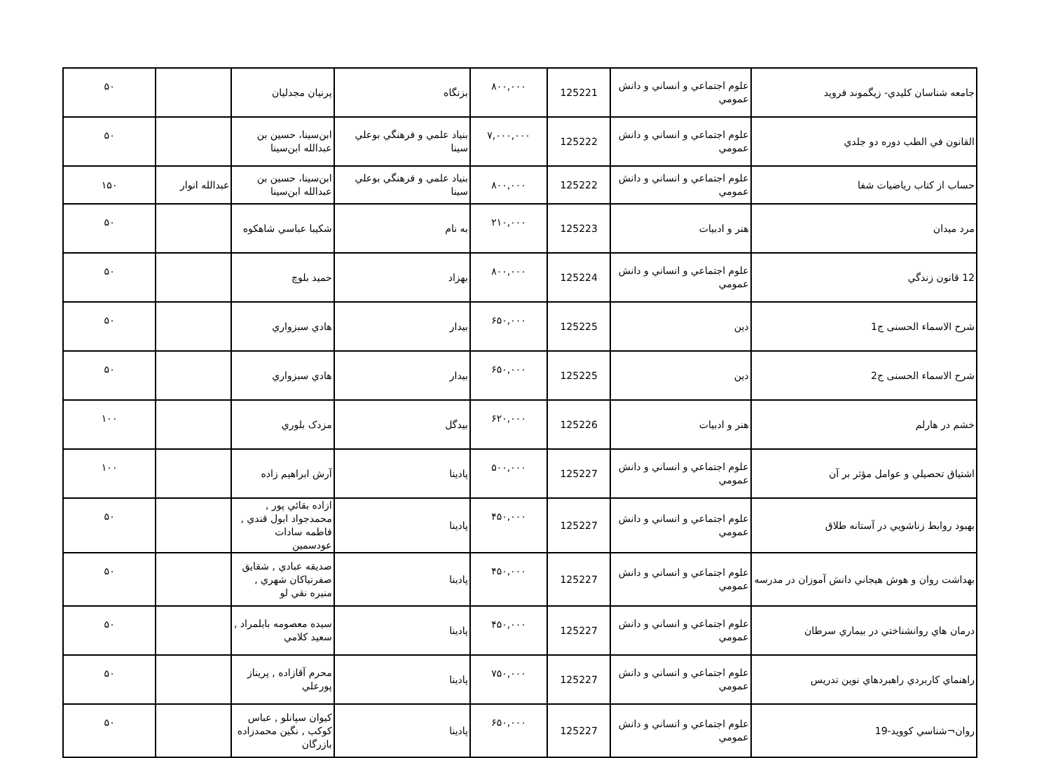| جامعه شناسان كليدي- زيگموند فرويد | علوم اجتماعي و انساني و دانش عمومي | 125221 | ۸۰۰,۰۰۰ | بزنگاه | پرنيان مجدليان | | ۵۰ |
| القانون في الطب دوره دو جلدي | علوم اجتماعي و انساني و دانش عمومي | 125222 | ۷,۰۰۰,۰۰۰ | بنياد علمي و فرهنگي بوعلي سينا | ابن‌سينا، حسين بن عبدالله ابن‌سينا | | ۵۰ |
| حساب از كتاب رياضيات شفا | علوم اجتماعي و انساني و دانش عمومي | 125222 | ۸۰۰,۰۰۰ | بنياد علمي و فرهنگي بوعلي سينا | ابن‌سينا، حسين بن عبدالله ابن‌سينا | عبدالله انوار | ۱۵۰ |
| مرد ميدان | هنر و ادبيات | 125223 | ۲۱۰,۰۰۰ | به نام | شكيبا عباسي شاهكوه | | ۵۰ |
| 12 قانون زندگي | علوم اجتماعي و انساني و دانش عمومي | 125224 | ۸۰۰,۰۰۰ | بهزاد | حميد بلوچ | | ۵۰ |
| شرح الاسماء الحسنی ج1 | دين | 125225 | ۶۵۰,۰۰۰ | بيدار | هادي سبزواري | | ۵۰ |
| شرح الاسماء الحسنی ج2 | دين | 125225 | ۶۵۰,۰۰۰ | بيدار | هادي سبزواري | | ۵۰ |
| خشم در هارلم | هنر و ادبيات | 125226 | ۶۲۰,۰۰۰ | بيدگل | مزدک بلوري | | ۱۰۰ |
| اشتياق تحصيلي و عوامل مؤثر بر آن | علوم اجتماعي و انساني و دانش عمومي | 125227 | ۵۰۰,۰۰۰ | پادينا | آرش ابراهيم زاده | | ۱۰۰ |
| بهبود روابط زناشويي در آستانه طلاق | علوم اجتماعي و انساني و دانش عمومي | 125227 | ۴۵۰,۰۰۰ | پادينا | ازاده بقائي پور , محمدجواد ابول قندي , فاطمه سادات عودسمين | | ۵۰ |
| بهداشت روان و هوش هيجاني دانش آموزان در مدرسه | علوم اجتماعي و انساني و دانش عمومي | 125227 | ۴۵۰,۰۰۰ | پادينا | صديقه عبادي , شقايق صفرنياكان شهري , منيره نقي لو | | ۵۰ |
| درمان هاي روانشناختي در بيماري سرطان | علوم اجتماعي و انساني و دانش عمومي | 125227 | ۴۵۰,۰۰۰ | پادينا | سيده معصومه بابلمراد , سعيد كلامي | | ۵۰ |
| راهنماي كاربردي راهبردهاي نوين تدريس | علوم اجتماعي و انساني و دانش عمومي | 125227 | ۷۵۰,۰۰۰ | پادينا | محرم آقازاده , پريناز پورعلي | | ۵۰ |
| روان¬شناسي كوويد-19 | علوم اجتماعي و انساني و دانش عمومي | 125227 | ۶۵۰,۰۰۰ | پادينا | كيوان سپانلو , عباس كوكب , نگين محمدزاده بازرگان | | ۵۰ |